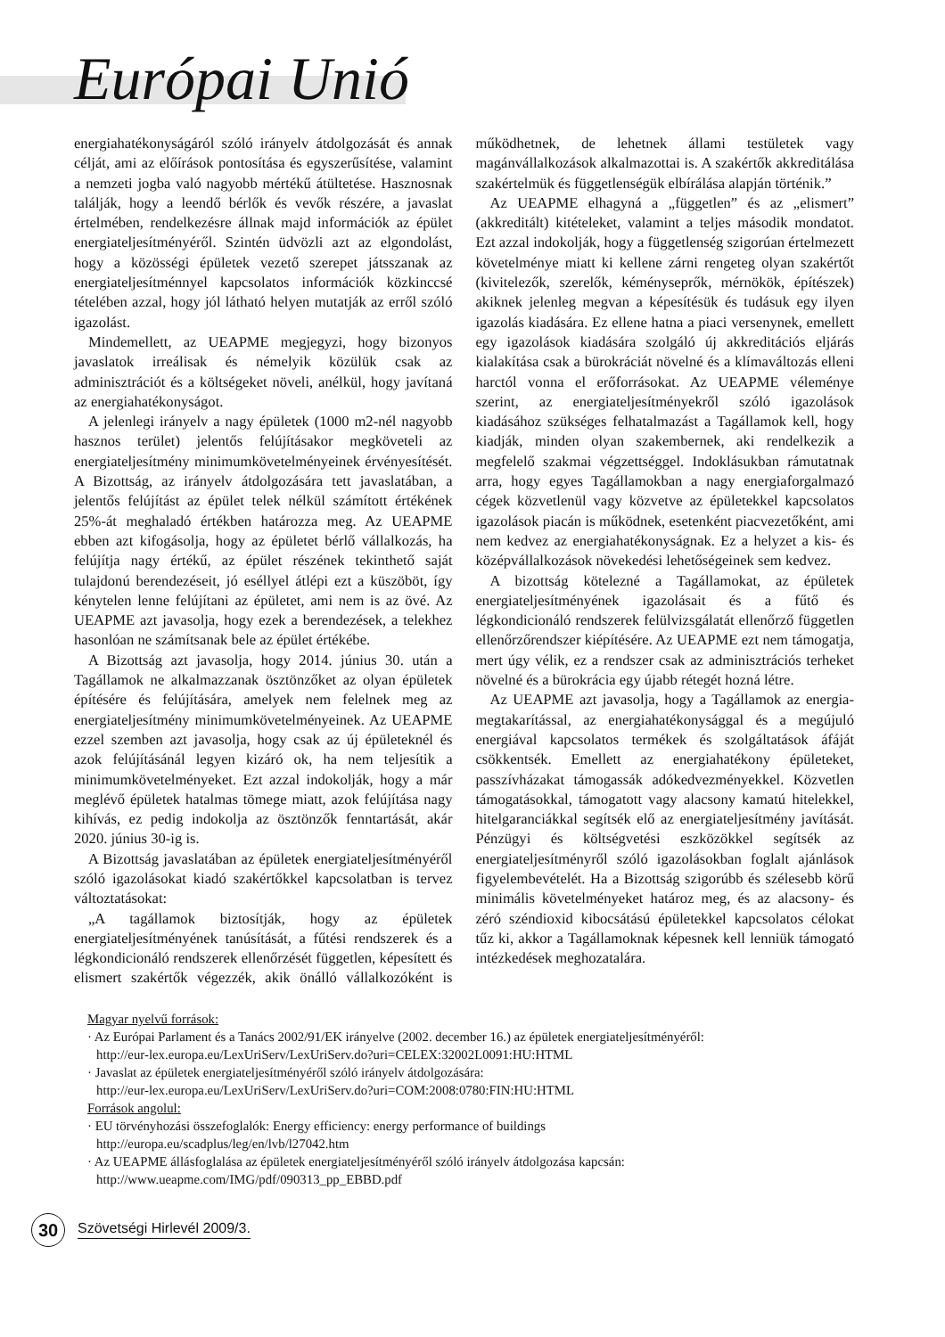Európai Unió
energiahatékonyságáról szóló irányelv átdolgozását és annak célját, ami az előírások pontosítása és egyszerűsítése, valamint a nemzeti jogba való nagyobb mértékű átültetése. Hasznosnak találják, hogy a leendő bérlők és vevők részére, a javaslat értelmében, rendelkezésre állnak majd információk az épület energiateljesítményéről. Szintén üdvözli azt az elgondolást, hogy a közösségi épületek vezető szerepet játsszanak az energiateljesítménnyel kapcsolatos információk közkinccsé tételében azzal, hogy jól látható helyen mutatják az erről szóló igazolást.
Mindemellett, az UEAPME megjegyzi, hogy bizonyos javaslatok irreálisak és némelyik közülük csak az adminisztrációt és a költségeket növeli, anélkül, hogy javítaná az energiahatékonyságot.
A jelenlegi irányelv a nagy épületek (1000 m2-nél nagyobb hasznos terület) jelentős felújításakor megköveteli az energiateljesítmény minimumkövetelményeinek érvényesítését. A Bizottság, az irányelv átdolgozására tett javaslatában, a jelentős felújítást az épület telek nélkül számított értékének 25%-át meghaladó értékben határozza meg. Az UEAPME ebben azt kifogásolja, hogy az épületet bérlő vállalkozás, ha felújítja nagy értékű, az épület részének tekinthető saját tulajdonú berendezéseit, jó eséllyel átlépi ezt a küszöböt, így kénytelen lenne felújítani az épületet, ami nem is az övé. Az UEAPME azt javasolja, hogy ezek a berendezések, a telekhez hasonlóan ne számítsanak bele az épület értékébe.
A Bizottság azt javasolja, hogy 2014. június 30. után a Tagállamok ne alkalmazzanak ösztönzőket az olyan épületek építésére és felújítására, amelyek nem felelnek meg az energiateljesítmény minimumkövetelményeinek. Az UEAPME ezzel szemben azt javasolja, hogy csak az új épületeknél és azok felújításánál legyen kizáró ok, ha nem teljesítik a minimumkövetelményeket. Ezt azzal indokolják, hogy a már meglévő épületek hatalmas tömege miatt, azok felújítása nagy kihívás, ez pedig indokolja az ösztönzők fenntartását, akár 2020. június 30-ig is.
A Bizottság javaslatában az épületek energiateljesítményéről szóló igazolásokat kiadó szakértőkkel kapcsolatban is tervez változtatásokat:
„A tagállamok biztosítják, hogy az épületek energiateljesítményének tanúsítását, a fűtési rendszerek és a légkondicionáló rendszerek ellenőrzését független, képesített és elismert szakértők végezzék, akik önálló vállalkozóként is működhetnek, de lehetnek állami testületek vagy magánvállalkozások alkalmazottai is. A szakértők akkreditálása szakértelmük és függetlenségük elbírálása alapján történik.”
Az UEAPME elhagyná a „független” és az „elismert” (akkreditált) kitételeket, valamint a teljes második mondatot. Ezt azzal indokolják, hogy a függetlenség szigorúan értelmezett követelménye miatt ki kellene zárni rengeteg olyan szakértőt (kivitelezők, szerelők, kéményseprők, mérnökök, építészek) akiknek jelenleg megvan a képesítésük és tudásuk egy ilyen igazolás kiadására. Ez ellene hatna a piaci versenynek, emellett egy igazolások kiadására szolgáló új akkreditációs eljárás kialakítása csak a bürokráciát növelné és a klímaváltozás elleni harctól vonna el erőforrásokat. Az UEAPME véleménye szerint, az energiateljesítményekről szóló igazolások kiadásához szükséges felhatalmazást a Tagállamok kell, hogy kiadják, minden olyan szakembernek, aki rendelkezik a megfelelő szakmai végzettséggel. Indoklásukban rámutatnak arra, hogy egyes Tagállamokban a nagy energiaforgalmazó cégek közvetlenül vagy közvetve az épületekkel kapcsolatos igazolások piacán is működnek, esetenként piacvezetőként, ami nem kedvez az energiahatékonyságnak. Ez a helyzet a kis- és középvállalkozások növekedési lehetőségeinek sem kedvez.
A bizottság kötelezné a Tagállamokat, az épületek energiateljesítményének igazolásait és a fűtő és légkondicionáló rendszerek felülvizsgálatát ellenőrző független ellenőrzőrendszer kiépítésére. Az UEAPME ezt nem támogatja, mert úgy vélik, ez a rendszer csak az adminisztrációs terheket növelné és a bürokrácia egy újabb rétegét hozná létre.
Az UEAPME azt javasolja, hogy a Tagállamok az energia-megtakarítással, az energiahatékonysággal és a megújuló energiával kapcsolatos termékek és szolgáltatások áfáját csökkentsék. Emellett az energiahatékony épületeket, passzívházakat támogassák adókedvezményekkel. Közvetlen támogatásokkal, támogatott vagy alacsony kamatú hitelekkel, hitelgaranciákkal segítsék elő az energiateljesítmény javítását. Pénzügyi és költségvetési eszközökkel segítsék az energiateljesítményről szóló igazolásokban foglalt ajánlások figyelembevételét. Ha a Bizottság szigorúbb és szélesebb körű minimális követelményeket határoz meg, és az alacsony- és zéró széndioxid kibocsátású épületekkel kapcsolatos célokat tűz ki, akkor a Tagállamoknak képesnek kell lenniük támogató intézkedések meghozatalára.
Magyar nyelvű források:
· Az Európai Parlament és a Tanács 2002/91/EK irányelve (2002. december 16.) az épületek energiateljesítményéről:
http://eur-lex.europa.eu/LexUriServ/LexUriServ.do?uri=CELEX:32002L0091:HU:HTML
· Javaslat az épületek energiateljesítményéről szóló irányelv átdolgozására:
http://eur-lex.europa.eu/LexUriServ/LexUriServ.do?uri=COM:2008:0780:FIN:HU:HTML
Források angolul:
· EU törvényhozási összefoglalók: Energy efficiency: energy performance of buildings
http://europa.eu/scadplus/leg/en/lvb/l27042.htm
· Az UEAPME állásfoglalása az épületek energiateljesítményéről szóló irányelv átdolgozása kapcsán:
http://www.ueapme.com/IMG/pdf/090313_pp_EBBD.pdf
30
Szövetségi Hirlevél 2009/3.